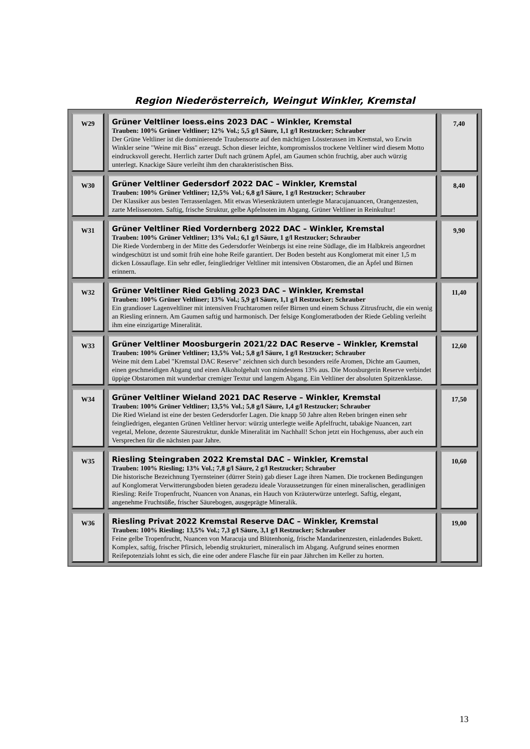Region Niederösterreich, Weingut Winkler, Kremstal
| W29 | Grüner Veltliner loess.eins 2023 DAC – Winkler, Kremstal Trauben: 100% Grüner Veltliner; 12% Vol.; 5,5 g/l Säure, 1,1 g/l Restzucker; Schrauber Der Grüne Veltliner ist die dominierende Traubensorte auf den mächtigen Lössterassen im Kremstal, wo Erwin Winkler seine "Weine mit Biss" erzeugt. Schon dieser leichte, kompromisslos trockene Veltliner wird diesem Motto eindrucksvoll gerecht. Herrlich zarter Duft nach grünem Apfel, am Gaumen schön fruchtig, aber auch würzig unterlegt. Knackige Säure verleiht ihm den charakteristischen Biss. | 7,40 |
| W30 | Grüner Veltliner Gedersdorf 2022 DAC – Winkler, Kremstal Trauben: 100% Grüner Veltliner; 12,5% Vol.; 6,8 g/l Säure, 1 g/l Restzucker; Schrauber Der Klassiker aus besten Terrassenlagen. Mit etwas Wiesenkräutern unterlegte Maracujanuancen, Orangenzesten, zarte Melissenoten. Saftig, frische Struktur, gelbe Apfelnoten im Abgang. Grüner Veltliner in Reinkultur! | 8,40 |
| W31 | Grüner Veltliner Ried Vordernberg 2022 DAC – Winkler, Kremstal Trauben: 100% Grüner Veltliner; 13% Vol.; 6,1 g/l Säure, 1 g/l Restzucker; Schrauber Die Riede Vordernberg in der Mitte des Gedersdorfer Weinbergs ist eine reine Südlage, die im Halbkreis angeordnet windgeschützt ist und somit früh eine hohe Reife garantiert. Der Boden besteht aus Konglomerat mit einer 1,5 m dicken Lössauflage. Ein sehr edler, feingliedriger Veltliner mit intensiven Obstaromen, die an Äpfel und Birnen erinnern. | 9,90 |
| W32 | Grüner Veltliner Ried Gebling 2023 DAC – Winkler, Kremstal Trauben: 100% Grüner Veltliner; 13% Vol.; 5,9 g/l Säure, 1,1 g/l Restzucker; Schrauber Ein grandioser Lagenveltliner mit intensiven Fruchtaromen reifer Birnen und einem Schuss Zitrusfrucht, die ein wenig an Riesling erinnern. Am Gaumen saftig und harmonisch. Der felsige Konglomeratboden der Riede Gebling verleiht ihm eine einzigartige Mineralität. | 11,40 |
| W33 | Grüner Veltliner Moosburgerin 2021/22 DAC Reserve – Winkler, Kremstal Trauben: 100% Grüner Veltliner; 13,5% Vol.; 5,8 g/l Säure, 1 g/l Restzucker; Schrauber Weine mit dem Label "Kremstal DAC Reserve" zeichnen sich durch besonders reife Aromen, Dichte am Gaumen, einen geschmeidigen Abgang und einen Alkoholgehalt von mindestens 13% aus. Die Moosburgerin Reserve verbindet üppige Obstaromen mit wunderbar cremiger Textur und langem Abgang. Ein Veltliner der absoluten Spitzenklasse. | 12,60 |
| W34 | Grüner Veltliner Wieland 2021 DAC Reserve – Winkler, Kremstal Trauben: 100% Grüner Veltliner; 13,5% Vol.; 5,8 g/l Säure, 1,4 g/l Restzucker; Schrauber Die Ried Wieland ist eine der besten Gedersdorfer Lagen. Die knapp 50 Jahre alten Reben bringen einen sehr feingliedrigen, eleganten Grünen Veltliner hervor: würzig unterlegte weiße Apfelfrucht, tabakige Nuancen, zart vegetal, Melone, dezente Säurestruktur, dunkle Mineralität im Nachhall! Schon jetzt ein Hochgenuss, aber auch ein Versprechen für die nächsten paar Jahre. | 17,50 |
| W35 | Riesling Steingraben 2022 Kremstal DAC – Winkler, Kremstal Trauben: 100% Riesling; 13% Vol.; 7,8 g/l Säure, 2 g/l Restzucker; Schrauber Die historische Bezeichnung Tyernsteiner (dürrer Stein) gab dieser Lage ihren Namen. Die trockenen Bedingungen auf Konglomerat Verwitterungsboden bieten geradezu ideale Voraussetzungen für einen mineralischen, geradlinigen Riesling: Reife Tropenfrucht, Nuancen von Ananas, ein Hauch von Kräuterwürze unterlegt. Saftig, elegant, angenehme Fruchtsüße, frischer Säurebogen, ausgeprägte Mineralik. | 10,60 |
| W36 | Riesling Privat 2022 Kremstal Reserve DAC – Winkler, Kremstal Trauben: 100% Riesling; 13,5% Vol.; 7,3 g/l Säure, 3,1 g/l Restzucker; Schrauber Feine gelbe Tropenfrucht, Nuancen von Maracuja und Blütenhonig, frische Mandarinenzesten, einladendes Bukett. Komplex, saftig, frischer Pfirsich, lebendig strukturiert, mineralisch im Abgang. Aufgrund seines enormen Reifepotenzials lohnt es sich, die eine oder andere Flasche für ein paar Jährchen im Keller zu horten. | 19,00 |
13